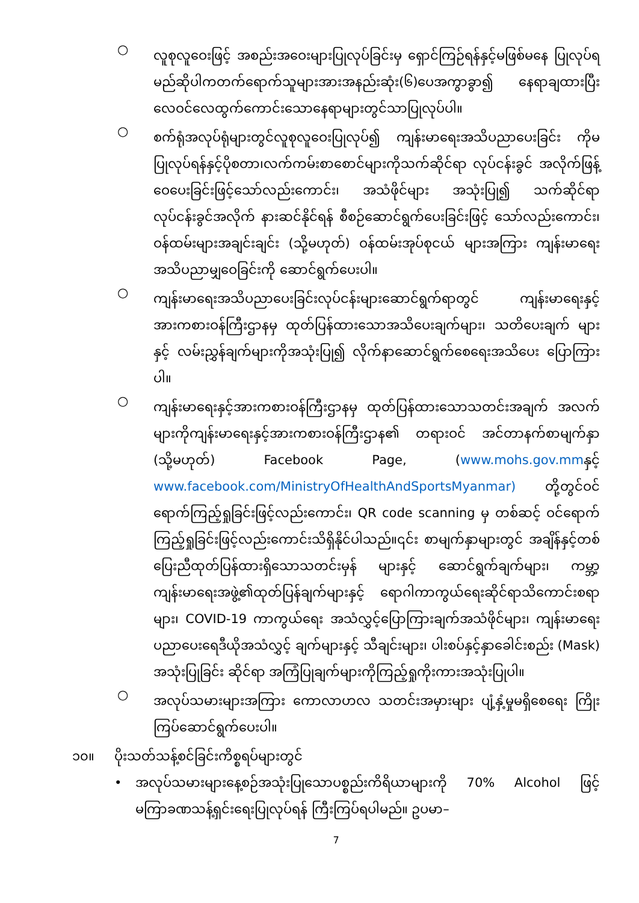○
လူစုလူဝေးဖြင့် အစည်းအဝေးများပြုလုပ်ခြင်းမှ ရှောင်ကြဉ်ရန်နှင့်မဖြစ်မနေ ပြုလုပ်ရမည်ဆိုပါကတက်ရောက်သူများအားအနည်းဆုံး(၆)ပေအကွာခွာ၍ နေရာချထားပြီးလေဝင်လေထွက်ကောင်းသောနေရာများတွင်သာပြုလုပ်ပါ။
○
စက်ရုံအလုပ်ရုံများတွင်လူစုလူဝေးပြုလုပ်၍ ကျန်းမာရေးအသိပညာပေးခြင်း ကိုမပြုလုပ်ရန်နှင့်ပိုစတာ၊လက်ကမ်းစာစောင်များကိုသက်ဆိုင်ရာ လုပ်ငန်းခွင် အလိုက်ဖြန့်ဝေပေးခြင်းဖြင့်သော်လည်းကောင်း၊ အသံဖိုင်များ အသုံးပြု၍ သက်ဆိုင်ရာလုပ်ငန်းခွင်အလိုက် နားဆင်နိုင်ရန် စီစဉ်ဆောင်ရွက်ပေးခြင်းဖြင့် သော်လည်းကောင်း၊ဝန်ထမ်းများအချင်းချင်း (သို့မဟုတ်) ဝန်ထမ်းအုပ်စုငယ် များအကြား ကျန်းမာရေးအသိပညာမျှဝေခြင်းကို ဆောင်ရွက်ပေးပါ။
○
ကျန်းမာရေးအသိပညာပေးခြင်းလုပ်ငန်းများဆောင်ရွက်ရာတွင် ကျန်းမာရေးနှင့် အားကစားဝန်ကြီးဌာနမှ ထုတ်ပြန်ထားသောအသိပေးချက်များ၊ သတိပေးချက် များနှင့် လမ်းညွှန်ချက်များကိုအသုံးပြု၍ လိုက်နာဆောင်ရွက်စေရေးအသိပေး ပြောကြားပါ။
○
ကျန်းမာရေးနှင့်အားကစားဝန်ကြီးဌာနမှ ထုတ်ပြန်ထားသောသတင်းအချက် အလက်များကိုကျန်းမာရေးနှင့်အားကစားဝန်ကြီးဌာန၏ တရားဝင် အင်တာနက်စာမျက်နှာ (သို့မဟုတ်) Facebook Page, (www.mohs.gov.mmနှင့် www.facebook.com/MinistryOfHealthAndSportsMyanmar) တို့တွင်ဝင်ရောက်ကြည့်ရှုခြင်းဖြင့်လည်းကောင်း၊ QR code scanning မှ တစ်ဆင့် ဝင်ရောက်ကြည့်ရှုခြင်းဖြင့်လည်းကောင်းသိရှိနိုင်ပါသည်။၎င်း စာမျက်နှာများတွင် အချိန်နှင့်တစ်ပြေးညီထုတ်ပြန်ထားရှိသောသတင်းမှန် များနှင့် ဆောင်ရွက်ချက်များ၊ ကမ္ဘာ့ကျန်းမာရေးအဖွဲ့၏ထုတ်ပြန်ချက်များနှင့် ရောဂါကာကွယ်ရေးဆိုင်ရာသိကောင်းစရာများ၊ COVID-19 ကာကွယ်ရေး အသံလွှင့်ပြောကြားချက်အသံဖိုင်များ၊ ကျန်းမာရေးပညာပေးရေဒီယိုအသံလွှင့် ချက်များနှင့် သီချင်းများ၊ ပါးစပ်နှင့်နှာခေါင်းစည်း (Mask) အသုံးပြုခြင်း ဆိုင်ရာ အကြံပြုချက်များကိုကြည့်ရှုကိုးကားအသုံးပြုပါ။
○
အလုပ်သမားများအကြား ကောလာဟလ သတင်းအမှားများ ပျံ့နှံ့မှုမရှိစေရေး ကြိုးကြပ်ဆောင်ရွက်ပေးပါ။
၁၀။ ပိုးသတ်သန့်စင်ခြင်းကိစ္စရပ်များတွင်
•
အလုပ်သမားများနေ့စဉ်အသုံးပြုသောပစ္စည်းကိရိယာများကို 70% Alcohol ဖြင့် မကြာခဏသန့်ရှင်းရေးပြုလုပ်ရန် ကြီးကြပ်ရပါမည်။ ဥပမာ–
7